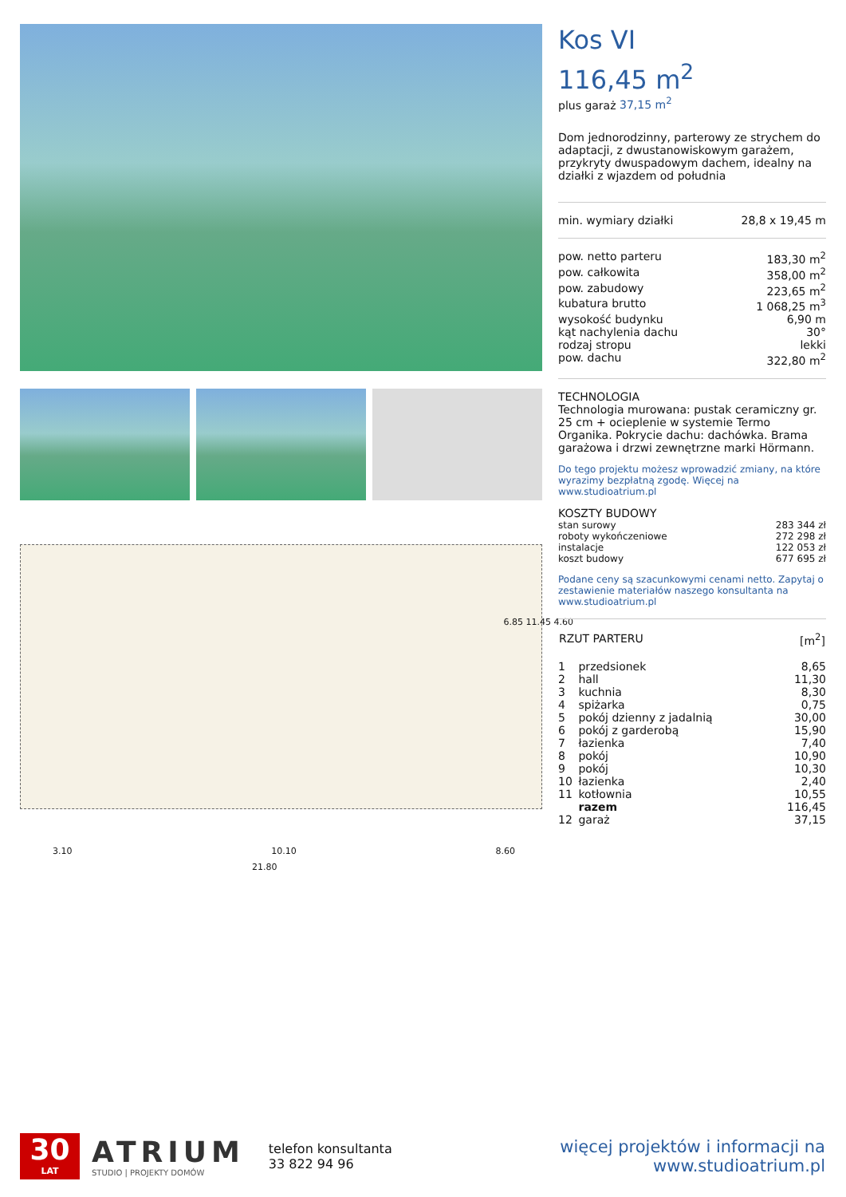3.10 10.10 8.60
21.80
6.85 11.45 4.60
Kos VI
116,45 m<sup>2</sup>
plus garaż 37,15 m<sup>2</sup>
Dom jednorodzinny, parterowy ze strychem do adaptacji, z dwustanowiskowym garażem, przykryty dwuspadowym dachem, idealny na działki z wjazdem od południa
| min. wymiary działki | 28,8 x 19,45 m |
| pow. netto parteru | 183,30 m<sup>2</sup> |
| pow. całkowita | 358,00 m<sup>2</sup> |
| pow. zabudowy | 223,65 m<sup>2</sup> |
| kubatura brutto | 1 068,25 m<sup>3</sup> |
| wysokość budynku | 6,90 m |
| kąt nachylenia dachu | 30° |
| rodzaj stropu | lekki |
| pow. dachu | 322,80 m<sup>2</sup> |
TECHNOLOGIA
Technologia murowana: pustak ceramiczny gr. 25 cm + ocieplenie w systemie Termo Organika. Pokrycie dachu: dachówka. Brama garażowa i drzwi zewnętrzne marki Hörmann.
Do tego projektu możesz wprowadzić zmiany, na które wyrazimy bezpłatną zgodę. Więcej na www.studioatrium.pl
KOSZTY BUDOWY
| stan surowy | 283 344 zł |
| roboty wykończeniowe | 272 298 zł |
| instalacje | 122 053 zł |
| koszt budowy | 677 695 zł |
Podane ceny są szacunkowymi cenami netto. Zapytaj o zestawienie materiałów naszego konsultanta na www.studioatrium.pl
| RZUT PARTERU | | [m<sup>2</sup>] |
| --- | --- | --- |
| 1 | przedsionek | 8,65 |
| 2 | hall | 11,30 |
| 3 | kuchnia | 8,30 |
| 4 | spiżarka | 0,75 |
| 5 | pokój dzienny z jadalnią | 30,00 |
| 6 | pokój z garderobą | 15,90 |
| 7 | łazienka | 7,40 |
| 8 | pokój | 10,90 |
| 9 | pokój | 10,30 |
| 10 | łazienka | 2,40 |
| 11 | kotłownia | 10,55 |
| | razem | 116,45 |
| 12 | garaż | 37,15 |
30
LAT
ATRIUM
STUDIO | PROJEKTY DOMÓW
telefon konsultanta
33 822 94 96
więcej projektów i informacji na
www.studioatrium.pl